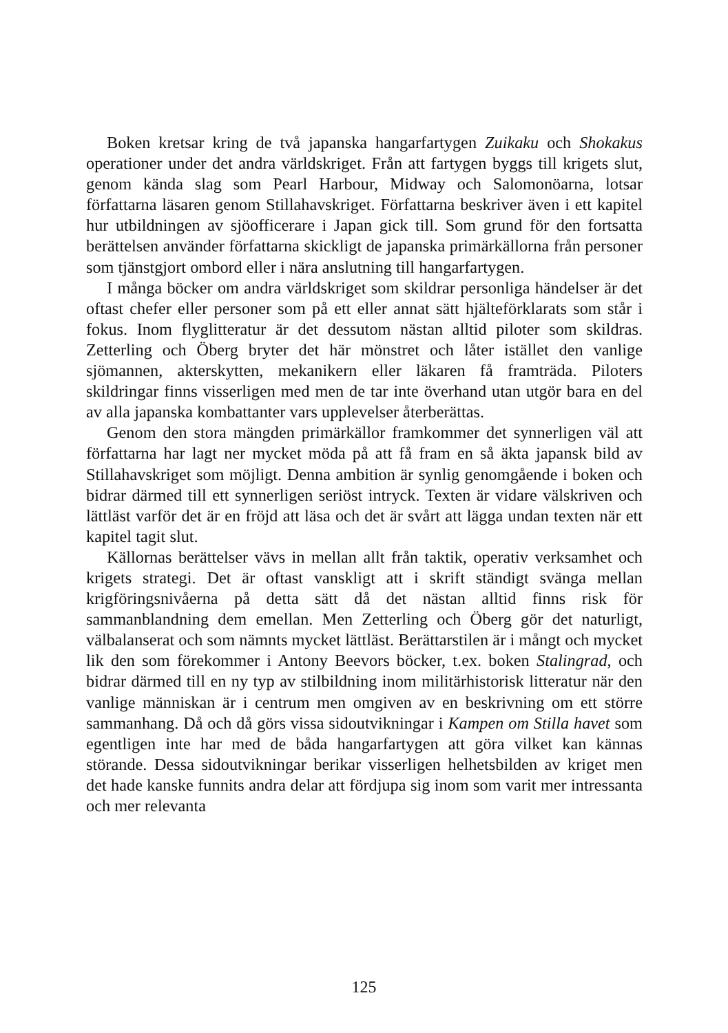Boken kretsar kring de två japanska hangarfartygen Zuikaku och Shokakus operationer under det andra världskriget. Från att fartygen byggs till krigets slut, genom kända slag som Pearl Harbour, Midway och Salomonöarna, lotsar författarna läsaren genom Stillahavskriget. Författarna beskriver även i ett kapitel hur utbildningen av sjöofficerare i Japan gick till. Som grund för den fortsatta berättelsen använder författarna skickligt de japanska primärkällorna från personer som tjänstgjort ombord eller i nära anslutning till hangarfartygen.
I många böcker om andra världskriget som skildrar personliga händelser är det oftast chefer eller personer som på ett eller annat sätt hjälteförklarats som står i fokus. Inom flyglitteratur är det dessutom nästan alltid piloter som skildras. Zetterling och Öberg bryter det här mönstret och låter istället den vanlige sjömannen, akterskytten, mekanikern eller läkaren få framträda. Piloters skildringar finns visserligen med men de tar inte överhand utan utgör bara en del av alla japanska kombattanter vars upplevelser återberättas.
Genom den stora mängden primärkällor framkommer det synnerligen väl att författarna har lagt ner mycket möda på att få fram en så äkta japansk bild av Stillahavskriget som möjligt. Denna ambition är synlig genomgående i boken och bidrar därmed till ett synnerligen seriöst intryck. Texten är vidare välskriven och lättläst varför det är en fröjd att läsa och det är svårt att lägga undan texten när ett kapitel tagit slut.
Källornas berättelser vävs in mellan allt från taktik, operativ verksamhet och krigets strategi. Det är oftast vanskligt att i skrift ständigt svänga mellan krigföringsnivåerna på detta sätt då det nästan alltid finns risk för sammanblandning dem emellan. Men Zetterling och Öberg gör det naturligt, välbalanserat och som nämnts mycket lättläst. Berättarstilen är i mångt och mycket lik den som förekommer i Antony Beevors böcker, t.ex. boken Stalingrad, och bidrar därmed till en ny typ av stilbildning inom militärhistorisk litteratur när den vanlige människan är i centrum men omgiven av en beskrivning om ett större sammanhang. Då och då görs vissa sidoutvikningar i Kampen om Stilla havet som egentligen inte har med de båda hangarfartygen att göra vilket kan kännas störande. Dessa sidoutvikningar berikar visserligen helhetsbilden av kriget men det hade kanske funnits andra delar att fördjupa sig inom som varit mer intressanta och mer relevanta
125